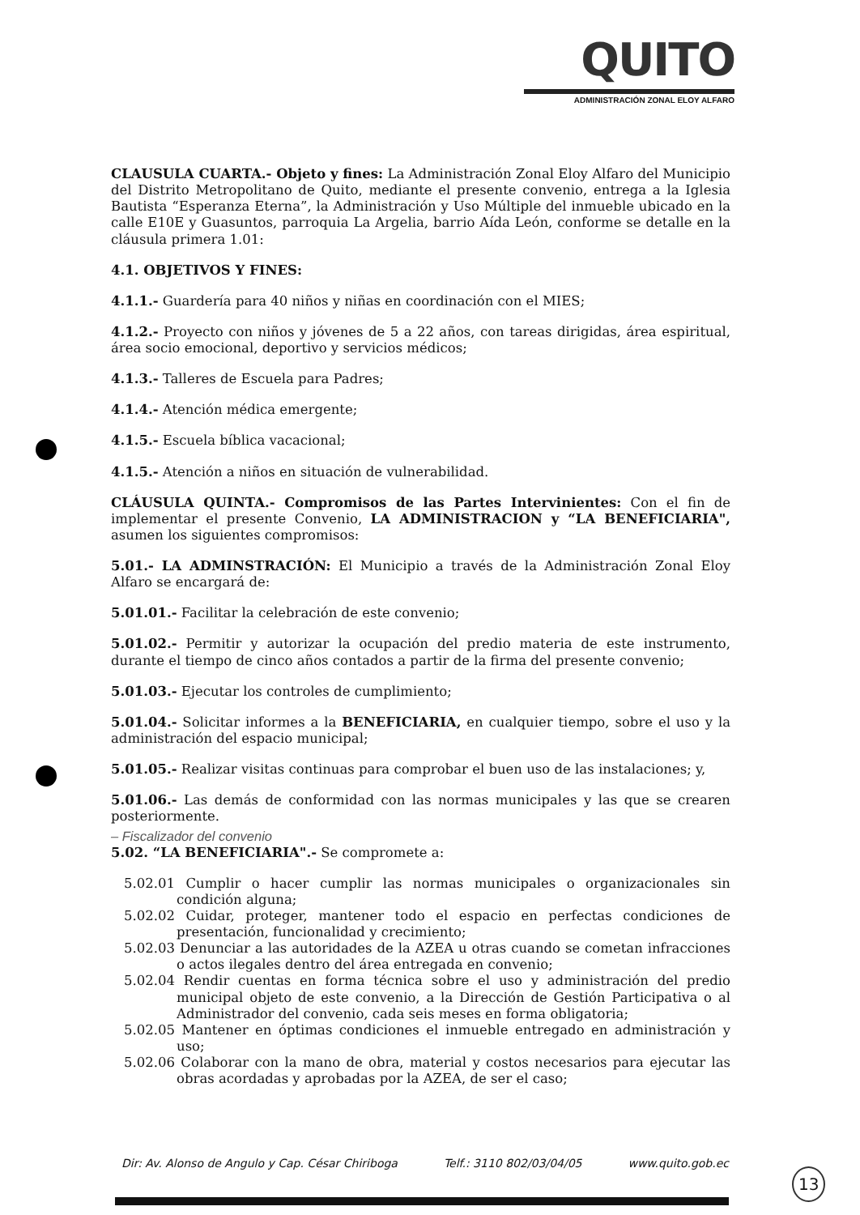QUITO
ADMINISTRACIÓN ZONAL ELOY ALFARO
CLAUSULA CUARTA.- Objeto y fines: La Administración Zonal Eloy Alfaro del Municipio del Distrito Metropolitano de Quito, mediante el presente convenio, entrega a la Iglesia Bautista “Esperanza Eterna”, la Administración y Uso Múltiple del inmueble ubicado en la calle E10E y Guasuntos, parroquia La Argelia, barrio Aída León, conforme se detalle en la cláusula primera 1.01:
4.1. OBJETIVOS Y FINES:
4.1.1.- Guardería para 40 niños y niñas en coordinación con el MIES;
4.1.2.- Proyecto con niños y jóvenes de 5 a 22 años, con tareas dirigidas, área espiritual, área socio emocional, deportivo y servicios médicos;
4.1.3.- Talleres de Escuela para Padres;
4.1.4.- Atención médica emergente;
4.1.5.- Escuela bíblica vacacional;
4.1.5.- Atención a niños en situación de vulnerabilidad.
CLÁUSULA QUINTA.- Compromisos de las Partes Intervinientes: Con el fin de implementar el presente Convenio, LA ADMINISTRACION y “LA BENEFICIARIA", asumen los siguientes compromisos:
5.01.- LA ADMINSTRACIÓN: El Municipio a través de la Administración Zonal Eloy Alfaro se encargará de:
5.01.01.- Facilitar la celebración de este convenio;
5.01.02.- Permitir y autorizar la ocupación del predio materia de este instrumento, durante el tiempo de cinco años contados a partir de la firma del presente convenio;
5.01.03.- Ejecutar los controles de cumplimiento;
5.01.04.- Solicitar informes a la BENEFICIARIA, en cualquier tiempo, sobre el uso y la administración del espacio municipal;
5.01.05.- Realizar visitas continuas para comprobar el buen uso de las instalaciones; y,
5.01.06.- Las demás de conformidad con las normas municipales y las que se crearen posteriormente.
– Fiscalizador del convenio
5.02. “LA BENEFICIARIA".- Se compromete a:
5.02.01 Cumplir o hacer cumplir las normas municipales o organizacionales sin condición alguna;
5.02.02 Cuidar, proteger, mantener todo el espacio en perfectas condiciones de presentación, funcionalidad y crecimiento;
5.02.03 Denunciar a las autoridades de la AZEA u otras cuando se cometan infracciones o actos ilegales dentro del área entregada en convenio;
5.02.04 Rendir cuentas en forma técnica sobre el uso y administración del predio municipal objeto de este convenio, a la Dirección de Gestión Participativa o al Administrador del convenio, cada seis meses en forma obligatoria;
5.02.05 Mantener en óptimas condiciones el inmueble entregado en administración y uso;
5.02.06 Colaborar con la mano de obra, material y costos necesarios para ejecutar las obras acordadas y aprobadas por la AZEA, de ser el caso;
Dir: Av. Alonso de Angulo y Cap. César Chiriboga Telf.: 3110 802/03/04/05 www.quito.gob.ec
13